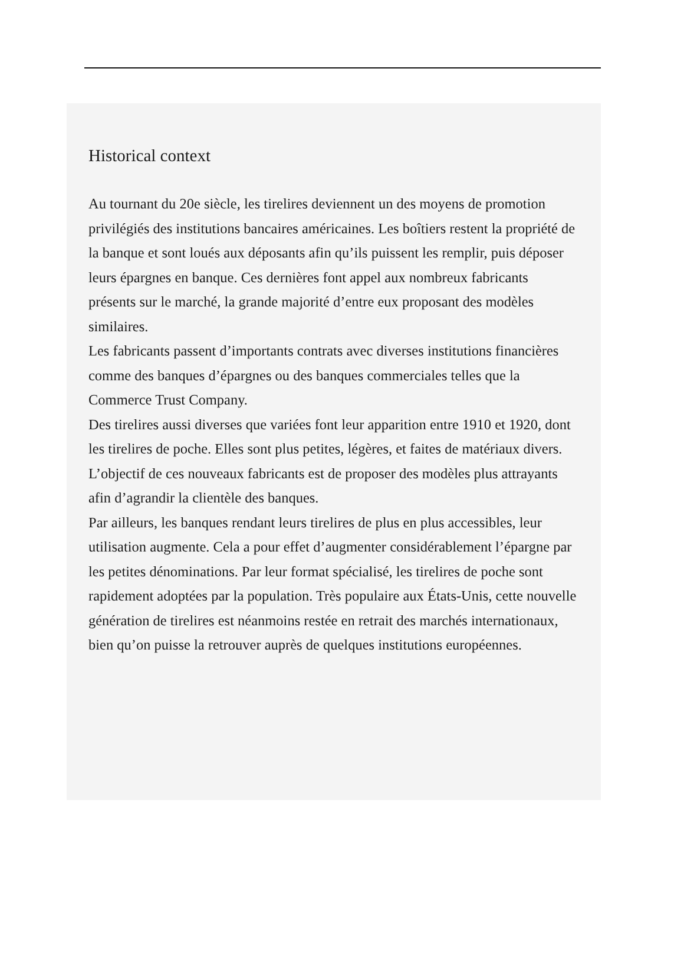Historical context
Au tournant du 20e siècle, les tirelires deviennent un des moyens de promotion privilégiés des institutions bancaires américaines. Les boîtiers restent la propriété de la banque et sont loués aux déposants afin qu’ils puissent les remplir, puis déposer leurs épargnes en banque. Ces dernières font appel aux nombreux fabricants présents sur le marché, la grande majorité d’entre eux proposant des modèles similaires.
Les fabricants passent d’importants contrats avec diverses institutions financières comme des banques d’épargnes ou des banques commerciales telles que la Commerce Trust Company.
Des tirelires aussi diverses que variées font leur apparition entre 1910 et 1920, dont les tirelires de poche. Elles sont plus petites, légères, et faites de matériaux divers. L’objectif de ces nouveaux fabricants est de proposer des modèles plus attrayants afin d’agrandir la clientèle des banques.
Par ailleurs, les banques rendant leurs tirelires de plus en plus accessibles, leur utilisation augmente. Cela a pour effet d’augmenter considérablement l’épargne par les petites dénominations. Par leur format spécialisé, les tirelires de poche sont rapidement adoptées par la population. Très populaire aux États-Unis, cette nouvelle génération de tirelires est néanmoins restée en retrait des marchés internationaux, bien qu’on puisse la retrouver auprès de quelques institutions européennes.